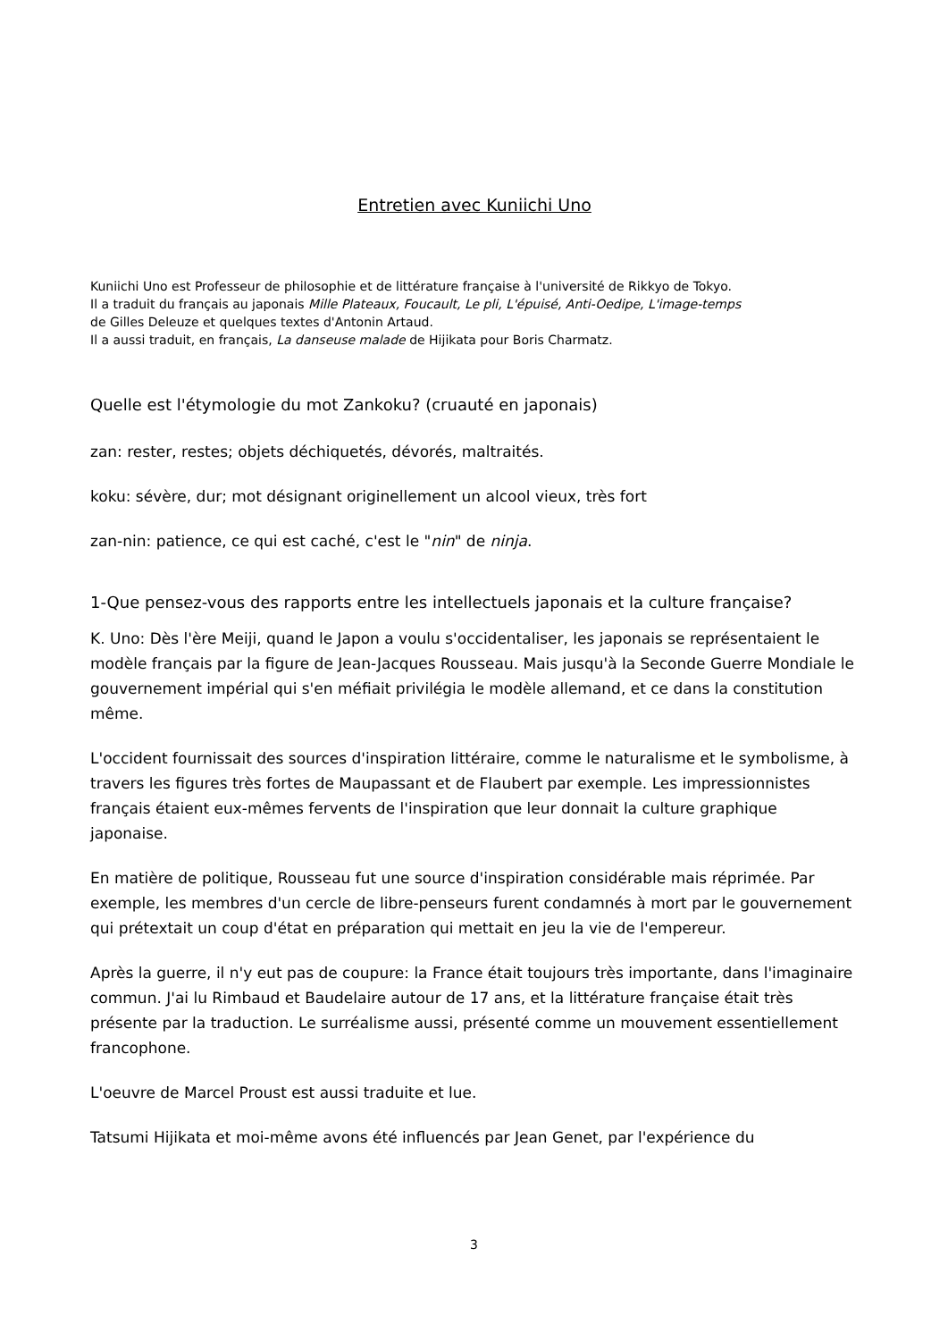Entretien avec Kuniichi Uno
Kuniichi Uno est Professeur de philosophie et de littérature française à l'université de Rikkyo de Tokyo.
Il a traduit du français au japonais Mille Plateaux, Foucault, Le pli, L'épuisé, Anti-Oedipe, L'image-temps
de Gilles Deleuze et quelques textes d'Antonin Artaud.
Il a aussi traduit, en français, La danseuse malade de Hijikata pour Boris Charmatz.
Quelle est l'étymologie du mot Zankoku? (cruauté en japonais)
zan: rester, restes; objets déchiquetés, dévorés, maltraités.
koku: sévère, dur; mot désignant originellement un alcool vieux, très fort
zan-nin: patience, ce qui est caché, c'est le "nin" de ninja.
1-Que pensez-vous des rapports entre les intellectuels japonais et la culture française?
K. Uno: Dès l'ère Meiji, quand le Japon a voulu s'occidentaliser, les japonais se représentaient le modèle français par la figure de Jean-Jacques Rousseau. Mais jusqu'à la Seconde Guerre Mondiale le gouvernement impérial qui s'en méfiait privilégia le modèle allemand, et ce dans la constitution même.
L'occident fournissait des sources d'inspiration littéraire, comme le naturalisme et le symbolisme, à travers les figures très fortes de Maupassant et de Flaubert par exemple. Les impressionnistes français étaient eux-mêmes fervents de l'inspiration que leur donnait la culture graphique japonaise.
En matière de politique, Rousseau fut une source d'inspiration considérable mais réprimée. Par exemple, les membres d'un cercle de libre-penseurs furent condamnés à mort par le gouvernement qui prétextait un coup d'état en préparation qui mettait en jeu la vie de l'empereur.
Après la guerre, il n'y eut pas de coupure: la France était toujours très importante, dans l'imaginaire commun. J'ai lu Rimbaud et Baudelaire autour de 17 ans, et la littérature française était très présente par la traduction. Le surréalisme aussi, présenté comme un mouvement essentiellement francophone.
L'oeuvre de Marcel Proust est aussi traduite et lue.
Tatsumi Hijikata et moi-même avons été influencés par Jean Genet, par l'expérience du
3